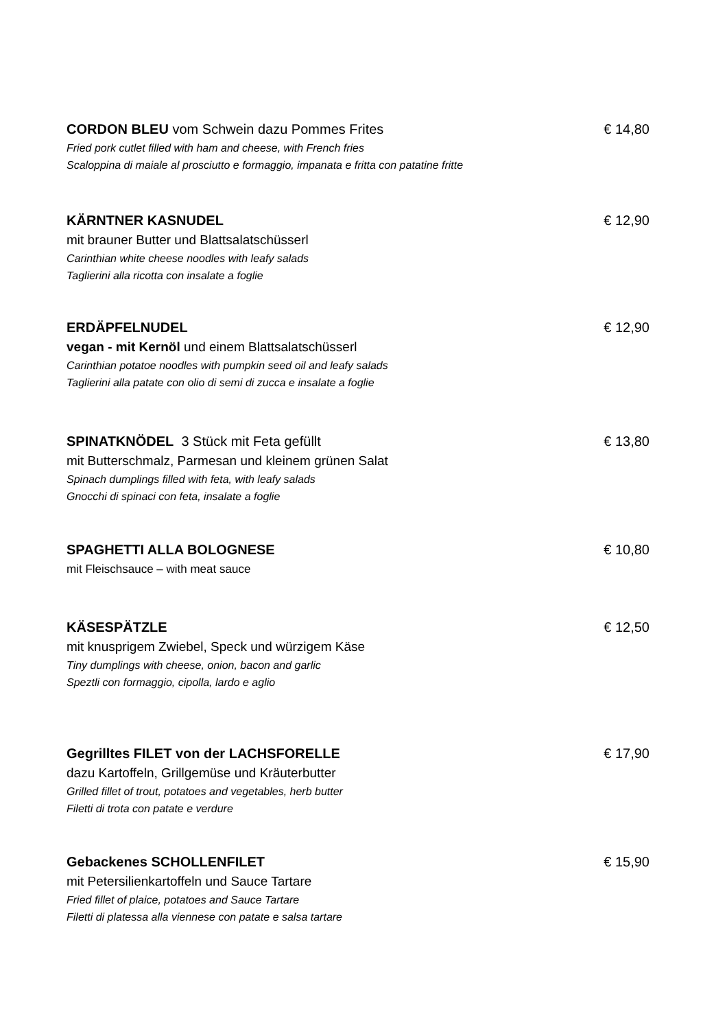CORDON BLEU vom Schwein dazu Pommes Frites € 14,80
Fried pork cutlet filled with ham and cheese, with French fries
Scaloppina di maiale al prosciutto e formaggio, impanata e fritta con patatine fritte
KÄRNTNER KASNUDEL € 12,90
mit brauner Butter und Blattsalatschüsserl
Carinthian white cheese noodles with leafy salads
Taglierini alla ricotta con insalate a foglie
ERDÄPFELNUDEL € 12,90
vegan - mit Kernöl und einem Blattsalatschüsserl
Carinthian potatoe noodles with pumpkin seed oil and leafy salads
Taglierini alla patate con olio di semi di zucca e insalate a foglie
SPINATKNÖDEL 3 Stück mit Feta gefüllt € 13,80
mit Butterschmalz, Parmesan und kleinem grünen Salat
Spinach dumplings filled with feta, with leafy salads
Gnocchi di spinaci con feta, insalate a foglie
SPAGHETTI ALLA BOLOGNESE € 10,80
mit Fleischsauce – with meat sauce
KÄSESPÄTZLE € 12,50
mit knusprigem Zwiebel, Speck und würzigem Käse
Tiny dumplings with cheese, onion, bacon and garlic
Speztli con formaggio, cipolla, lardo e aglio
Gegrilltes FILET von der LACHSFORELLE € 17,90
dazu Kartoffeln, Grillgemüse und Kräuterbutter
Grilled fillet of trout, potatoes and vegetables, herb butter
Filetti di trota con patate e verdure
Gebackenes SCHOLLENFILET € 15,90
mit Petersilienkartoffeln und Sauce Tartare
Fried fillet of plaice, potatoes and Sauce Tartare
Filetti di platessa alla viennese con patate e salsa tartare